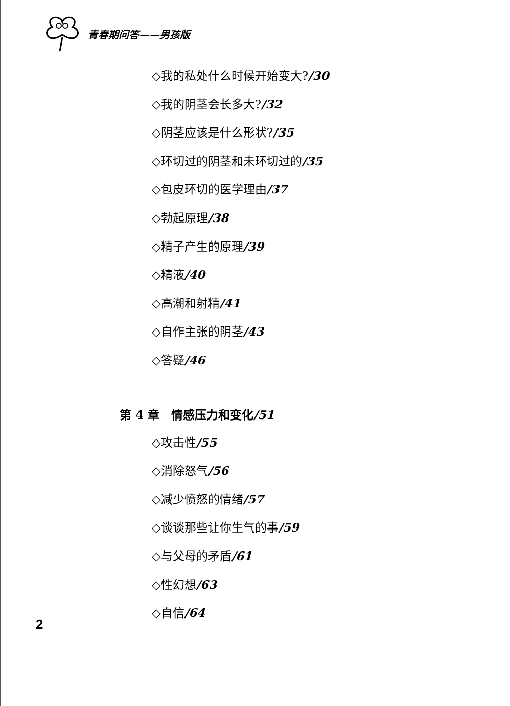青春期问答——男孩版
◇我的私处什么时候开始变大?/30
◇我的阴茎会长多大?/32
◇阴茎应该是什么形状?/35
◇环切过的阴茎和未环切过的/35
◇包皮环切的医学理由/37
◇勃起原理/38
◇精子产生的原理/39
◇精液/40
◇高潮和射精/41
◇自作主张的阴茎/43
◇答疑/46
第 4 章　情感压力和变化/51
◇攻击性/55
◇消除怒气/56
◇减少愤怒的情绪/57
◇谈谈那些让你生气的事/59
◇与父母的矛盾/61
◇性幻想/63
◇自信/64
2